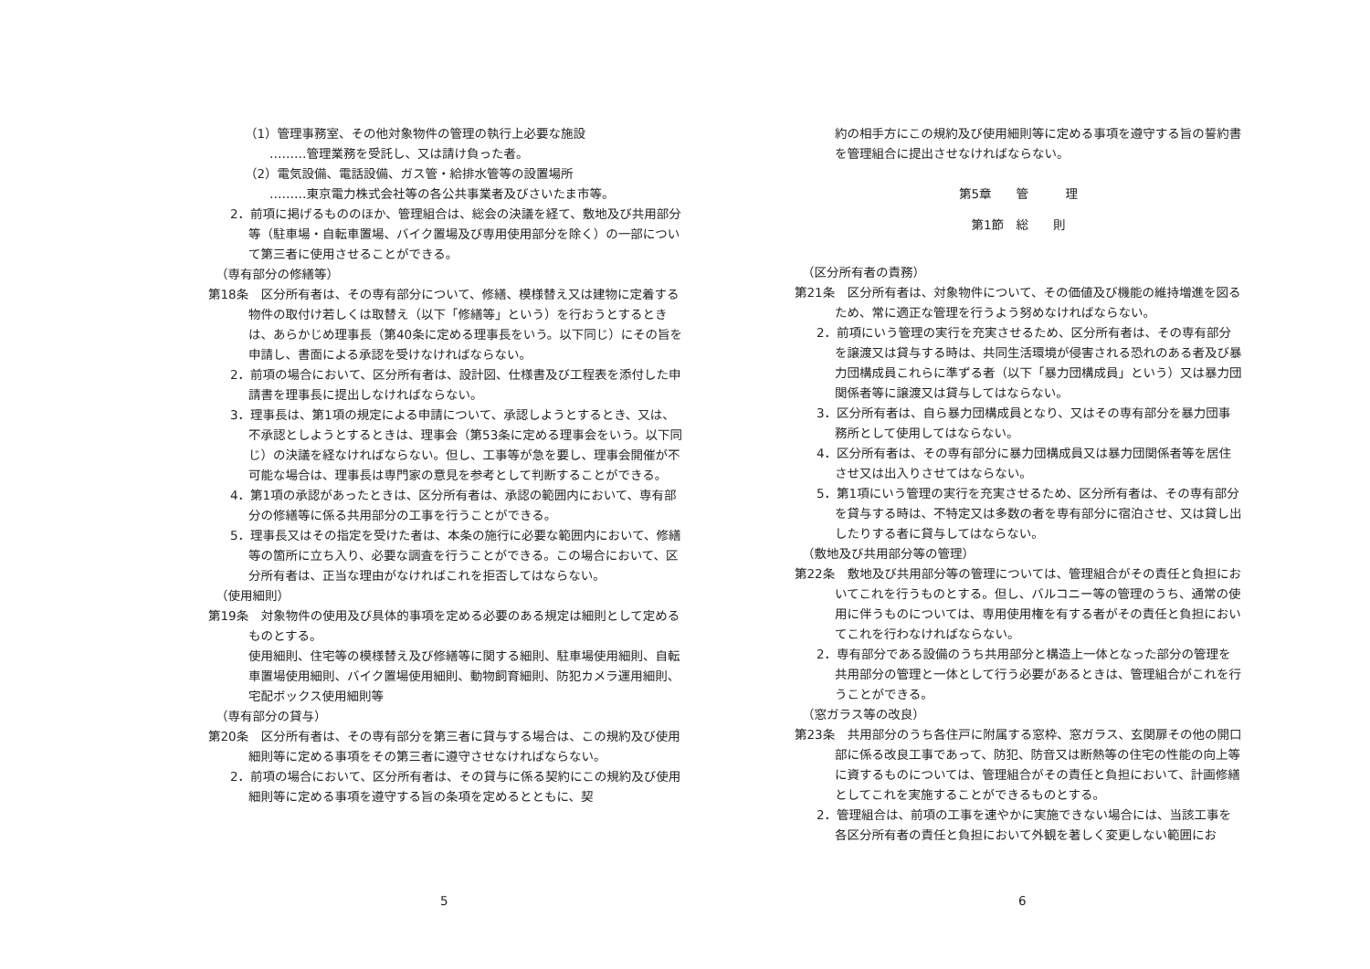（1）管理事務室、その他対象物件の管理の執行上必要な施設
　　………管理業務を受託し、又は請け負った者。
（2）電気設備、電話設備、ガス管・給排水管等の設置場所
　　………東京電力株式会社等の各公共事業者及びさいたま市等。
2．前項に掲げるもののほか、管理組合は、総会の決議を経て、敷地及び共用部分等（駐車場・自転車置場、バイク置場及び専用使用部分を除く）の一部について第三者に使用させることができる。
（専有部分の修繕等）
第18条　区分所有者は、その専有部分について、修繕、模様替え又は建物に定着する物件の取付け若しくは取替え（以下「修繕等」という）を行おうとするときは、あらかじめ理事長（第40条に定める理事長をいう。以下同じ）にその旨を申請し、書面による承認を受けなければならない。
2．前項の場合において、区分所有者は、設計図、仕様書及び工程表を添付した申請書を理事長に提出しなければならない。
3．理事長は、第1項の規定による申請について、承認しようとするとき、又は、不承認としようとするときは、理事会（第53条に定める理事会をいう。以下同じ）の決議を経なければならない。但し、工事等が急を要し、理事会開催が不可能な場合は、理事長は専門家の意見を参考として判断することができる。
4．第1項の承認があったときは、区分所有者は、承認の範囲内において、専有部分の修繕等に係る共用部分の工事を行うことができる。
5．理事長又はその指定を受けた者は、本条の施行に必要な範囲内において、修繕等の箇所に立ち入り、必要な調査を行うことができる。この場合において、区分所有者は、正当な理由がなければこれを拒否してはならない。
（使用細則）
第19条　対象物件の使用及び具体的事項を定める必要のある規定は細則として定めるものとする。
使用細則、住宅等の模様替え及び修繕等に関する細則、駐車場使用細則、自転車置場使用細則、バイク置場使用細則、動物飼育細則、防犯カメラ運用細則、宅配ボックス使用細則等
（専有部分の貸与）
第20条　区分所有者は、その専有部分を第三者に貸与する場合は、この規約及び使用細則等に定める事項をその第三者に遵守させなければならない。
2．前項の場合において、区分所有者は、その貸与に係る契約にこの規約及び使用細則等に定める事項を遵守する旨の条項を定めるとともに、契
5
約の相手方にこの規約及び使用細則等に定める事項を遵守する旨の誓約書を管理組合に提出させなければならない。
第5章　　管　　　理
第1節　総　　則
（区分所有者の責務）
第21条　区分所有者は、対象物件について、その価値及び機能の維持増進を図るため、常に適正な管理を行うよう努めなければならない。
2．前項にいう管理の実行を充実させるため、区分所有者は、その専有部分を譲渡又は貸与する時は、共同生活環境が侵害される恐れのある者及び暴力団構成員これらに準ずる者（以下「暴力団構成員」という）又は暴力団関係者等に譲渡又は貸与してはならない。
3．区分所有者は、自ら暴力団構成員となり、又はその専有部分を暴力団事務所として使用してはならない。
4．区分所有者は、その専有部分に暴力団構成員又は暴力団関係者等を居住させ又は出入りさせてはならない。
5．第1項にいう管理の実行を充実させるため、区分所有者は、その専有部分を貸与する時は、不特定又は多数の者を専有部分に宿泊させ、又は貸し出したりする者に貸与してはならない。
（敷地及び共用部分等の管理）
第22条　敷地及び共用部分等の管理については、管理組合がその責任と負担においてこれを行うものとする。但し、バルコニー等の管理のうち、通常の使用に伴うものについては、専用使用権を有する者がその責任と負担においてこれを行わなければならない。
2．専有部分である設備のうち共用部分と構造上一体となった部分の管理を共用部分の管理と一体として行う必要があるときは、管理組合がこれを行うことができる。
（窓ガラス等の改良）
第23条　共用部分のうち各住戸に附属する窓枠、窓ガラス、玄関扉その他の開口部に係る改良工事であって、防犯、防音又は断熱等の住宅の性能の向上等に資するものについては、管理組合がその責任と負担において、計画修繕としてこれを実施することができるものとする。
2．管理組合は、前項の工事を速やかに実施できない場合には、当該工事を各区分所有者の責任と負担において外観を著しく変更しない範囲にお
6